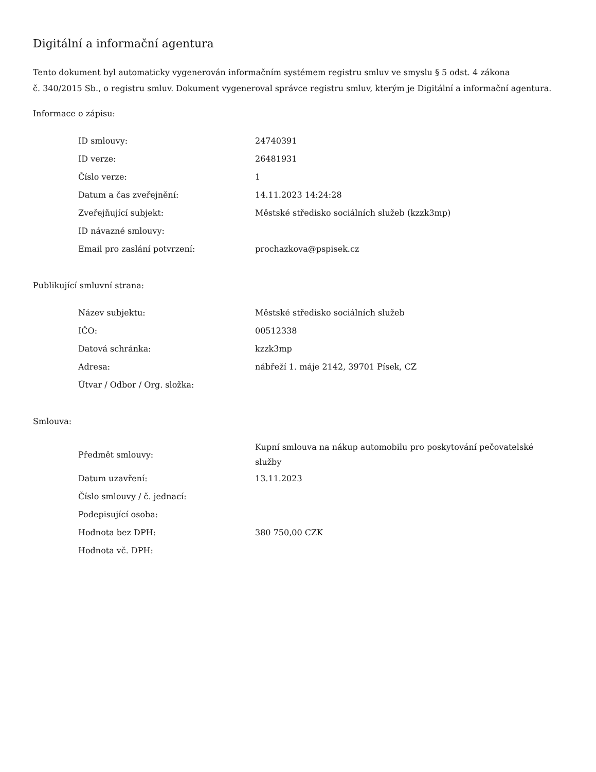Digitální a informační agentura
Tento dokument byl automaticky vygenerován informačním systémem registru smluv ve smyslu § 5 odst. 4 zákona
č. 340/2015 Sb., o registru smluv. Dokument vygeneroval správce registru smluv, kterým je Digitální a informační agentura.
Informace o zápisu:
| ID smlouvy: | 24740391 |
| ID verze: | 26481931 |
| Číslo verze: | 1 |
| Datum a čas zveřejnění: | 14.11.2023 14:24:28 |
| Zveřejňující subjekt: | Městské středisko sociálních služeb (kzzk3mp) |
| ID návazné smlouvy: | |
| Email pro zaslání potvrzení: | prochazkova@pspisek.cz |
Publikující smluvní strana:
| Název subjektu: | Městské středisko sociálních služeb |
| IČO: | 00512338 |
| Datová schránka: | kzzk3mp |
| Adresa: | nábřeží 1. máje 2142, 39701 Písek, CZ |
| Útvar / Odbor / Org. složka: | |
Smlouva:
| Předmět smlouvy: | Kupní smlouva na nákup automobilu pro poskytování pečovatelské služby |
| Datum uzavření: | 13.11.2023 |
| Číslo smlouvy / č. jednací: | |
| Podepisující osoba: | |
| Hodnota bez DPH: | 380 750,00 CZK |
| Hodnota vč. DPH: | |